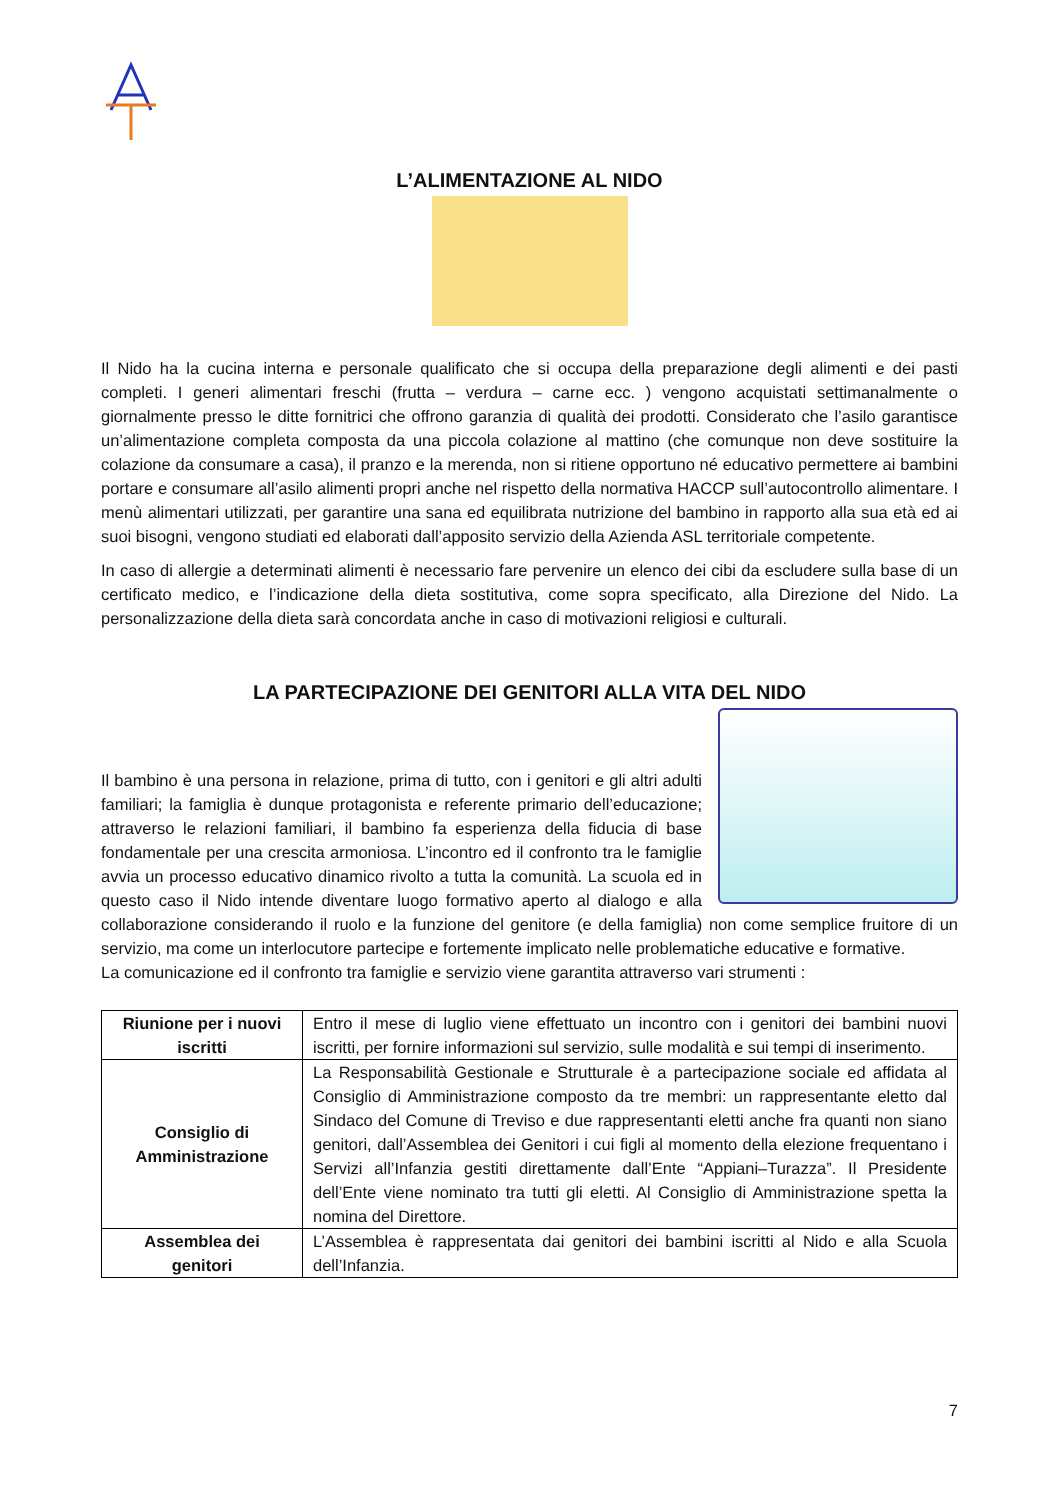L’ALIMENTAZIONE AL NIDO
Il Nido ha la cucina interna e personale qualificato che si occupa della preparazione degli alimenti e dei pasti completi. I generi alimentari freschi (frutta – verdura – carne ecc. ) vengono acquistati settimanalmente o giornalmente presso le ditte fornitrici che offrono garanzia di qualità dei prodotti. Considerato che l’asilo garantisce un’alimentazione completa composta da una piccola colazione al mattino (che comunque non deve sostituire la colazione da consumare a casa), il pranzo e la merenda, non si ritiene opportuno né educativo permettere ai bambini portare e consumare all’asilo alimenti propri anche nel rispetto della normativa HACCP sull’autocontrollo alimentare. I menù alimentari utilizzati, per garantire una sana ed equilibrata nutrizione del bambino in rapporto alla sua età ed ai suoi bisogni, vengono studiati ed elaborati dall’apposito servizio della Azienda ASL territoriale competente.
In caso di allergie a determinati alimenti è necessario fare pervenire un elenco dei cibi da escludere sulla base di un certificato medico, e l’indicazione della dieta sostitutiva, come sopra specificato, alla Direzione del Nido. La personalizzazione della dieta sarà concordata anche in caso di motivazioni religiosi e culturali.
LA PARTECIPAZIONE DEI GENITORI ALLA VITA DEL NIDO
Il bambino è una persona in relazione, prima di tutto, con i genitori e gli altri adulti familiari; la famiglia è dunque protagonista e referente primario dell’educazione; attraverso le relazioni familiari, il bambino fa esperienza della fiducia di base fondamentale per una crescita armoniosa. L’incontro ed il confronto tra le famiglie avvia un processo educativo dinamico rivolto a tutta la comunità. La scuola ed in questo caso il Nido intende diventare luogo formativo aperto al dialogo e alla collaborazione considerando il ruolo e la funzione del genitore (e della famiglia) non come semplice fruitore di un servizio, ma come un interlocutore partecipe e fortemente implicato nelle problematiche educative e formative.
La comunicazione ed il confronto tra famiglie e servizio viene garantita attraverso vari strumenti :
| Riunione per i nuovi iscritti | Entro il mese di luglio viene effettuato un incontro con i genitori dei bambini nuovi iscritti, per fornire informazioni sul servizio, sulle modalità e sui tempi di inserimento. |
| Consiglio di Amministrazione | La Responsabilità Gestionale e Strutturale è a partecipazione sociale ed affidata al Consiglio di Amministrazione composto da tre membri: un rappresentante eletto dal Sindaco del Comune di Treviso e due rappresentanti eletti anche fra quanti non siano genitori, dall’Assemblea dei Genitori i cui figli al momento della elezione frequentano i Servizi all’Infanzia gestiti direttamente dall’Ente “Appiani–Turazza”. Il Presidente dell’Ente viene nominato tra tutti gli eletti. Al Consiglio di Amministrazione spetta la nomina del Direttore. |
| Assemblea dei genitori | L’Assemblea è rappresentata dai genitori dei bambini iscritti al Nido e alla Scuola dell’Infanzia. |
7